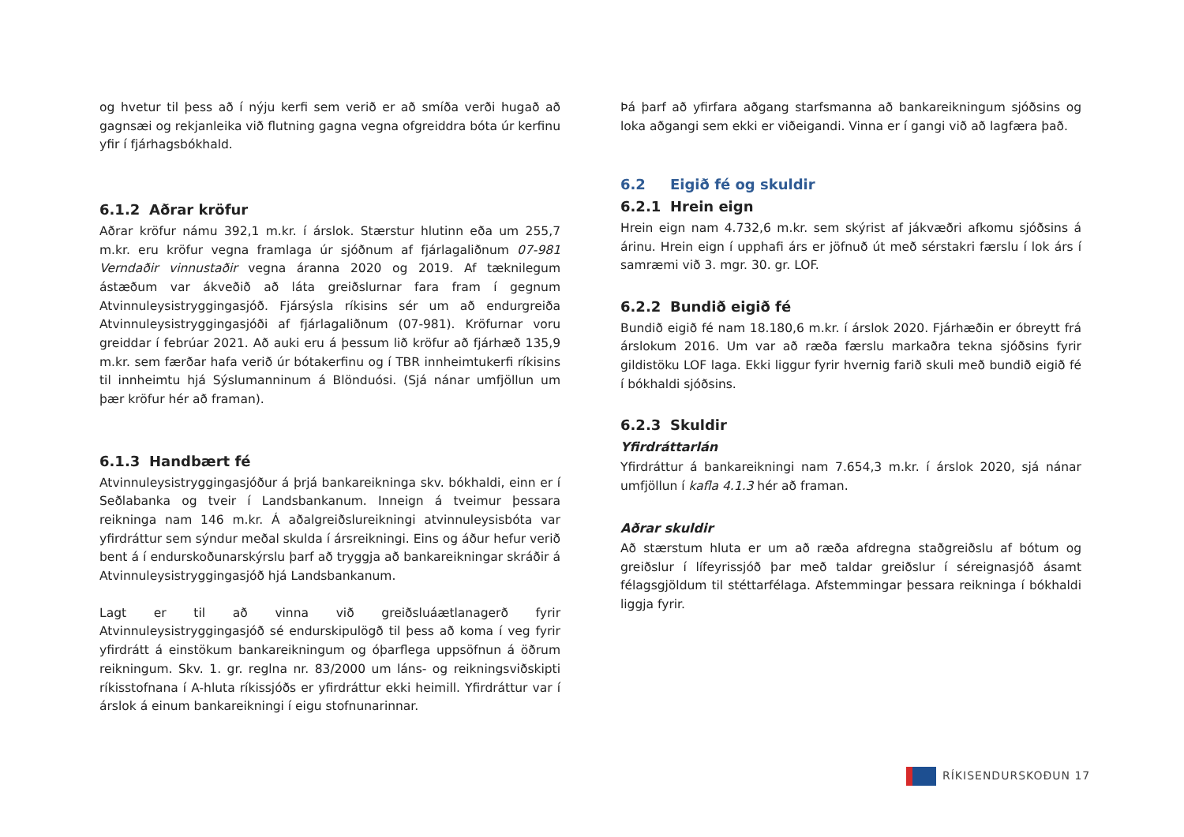og hvetur til þess að í nýju kerfi sem verið er að smíða verði hugað að gagnsæi og rekjanleika við flutning gagna vegna ofgreiddra bóta úr kerfinu yfir í fjárhagsbókhald.
6.1.2 Aðrar kröfur
Aðrar kröfur námu 392,1 m.kr. í árslok. Stærstur hlutinn eða um 255,7 m.kr. eru kröfur vegna framlaga úr sjóðnum af fjárlagaliðnum 07-981 Verndaðir vinnustaðir vegna áranna 2020 og 2019. Af tæknilegum ástæðum var ákveðið að láta greiðslurnar fara fram í gegnum Atvinnuleysistryggingasjóð. Fjársýsla ríkisins sér um að endurgreiða Atvinnuleysistryggingasjóði af fjárlagaliðnum (07-981). Kröfurnar voru greiddar í febrúar 2021. Að auki eru á þessum lið kröfur að fjárhæð 135,9 m.kr. sem færðar hafa verið úr bótakerfinu og í TBR innheimtukerfi ríkisins til innheimtu hjá Sýslumanninum á Blönduósi. (Sjá nánar umfjöllun um þær kröfur hér að framan).
6.1.3 Handbært fé
Atvinnuleysistryggingasjóður á þrjá bankareikninga skv. bókhaldi, einn er í Seðlabanka og tveir í Landsbankanum. Inneign á tveimur þessara reikninga nam 146 m.kr. Á aðalgreiðslureikningi atvinnuleysisbóta var yfirdráttur sem sýndur meðal skulda í ársreikningi. Eins og áður hefur verið bent á í endurskoðunarskýrslu þarf að tryggja að bankareikningar skráðir á Atvinnuleysistryggingasjóð hjá Landsbankanum.
Lagt er til að vinna við greiðsluáætlanagerð fyrir Atvinnuleysistryggingasjóð sé endurskipulögð til þess að koma í veg fyrir yfirdrátt á einstökum bankareikningum og óþarflega uppsöfnun á öðrum reikningum. Skv. 1. gr. reglna nr. 83/2000 um láns- og reikningsviðskipti ríkisstofnana í A-hluta ríkissjóðs er yfirdráttur ekki heimill. Yfirdráttur var í árslok á einum bankareikningi í eigu stofnunarinnar.
Þá þarf að yfirfara aðgang starfsmanna að bankareikningum sjóðsins og loka aðgangi sem ekki er viðeigandi. Vinna er í gangi við að lagfæra það.
6.2 Eigið fé og skuldir
6.2.1 Hrein eign
Hrein eign nam 4.732,6 m.kr. sem skýrist af jákvæðri afkomu sjóðsins á árinu. Hrein eign í upphafi árs er jöfnuð út með sérstakri færslu í lok árs í samræmi við 3. mgr. 30. gr. LOF.
6.2.2 Bundið eigið fé
Bundið eigið fé nam 18.180,6 m.kr. í árslok 2020. Fjárhæðin er óbreytt frá árslokum 2016. Um var að ræða færslu markaðra tekna sjóðsins fyrir gildistöku LOF laga. Ekki liggur fyrir hvernig farið skuli með bundið eigið fé í bókhaldi sjóðsins.
6.2.3 Skuldir
Yfirdráttarlán
Yfirdráttur á bankareikningi nam 7.654,3 m.kr. í árslok 2020, sjá nánar umfjöllun í kafla 4.1.3 hér að framan.
Aðrar skuldir
Að stærstum hluta er um að ræða afdregna staðgreiðslu af bótum og greiðslur í lífeyrissjóð þar með taldar greiðslur í séreignasjóð ásamt félagsgjöldum til stéttarfélaga. Afstemmingar þessara reikninga í bókhaldi liggja fyrir.
RÍKISENDURSKOÐUN 17